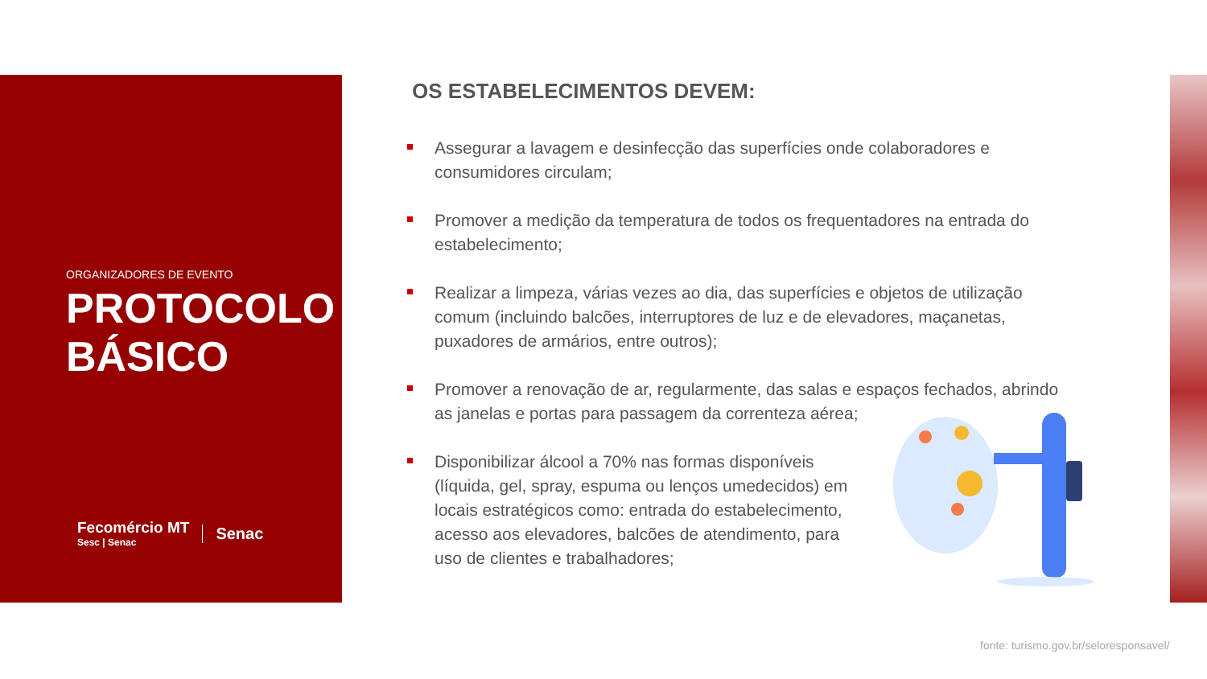ORGANIZADORES DE EVENTO
PROTOCOLO BÁSICO
Fecomércio MT
Sesc | Senac
Senac
OS ESTABELECIMENTOS DEVEM:
Assegurar a lavagem e desinfecção das superfícies onde colaboradores e consumidores circulam;
Promover a medição da temperatura de todos os frequentadores na entrada do estabelecimento;
Realizar a limpeza, várias vezes ao dia, das superfícies e objetos de utilização comum (incluindo balcões, interruptores de luz e de elevadores, maçanetas, puxadores de armários, entre outros);
Promover a renovação de ar, regularmente, das salas e espaços fechados, abrindo as janelas e portas para passagem da correnteza aérea;
Disponibilizar álcool a 70% nas formas disponíveis (líquida, gel, spray, espuma ou lenços umedecidos) em locais estratégicos como: entrada do estabelecimento, acesso aos elevadores, balcões de atendimento, para uso de clientes e trabalhadores;
fonte: turismo.gov.br/seloresponsavel/